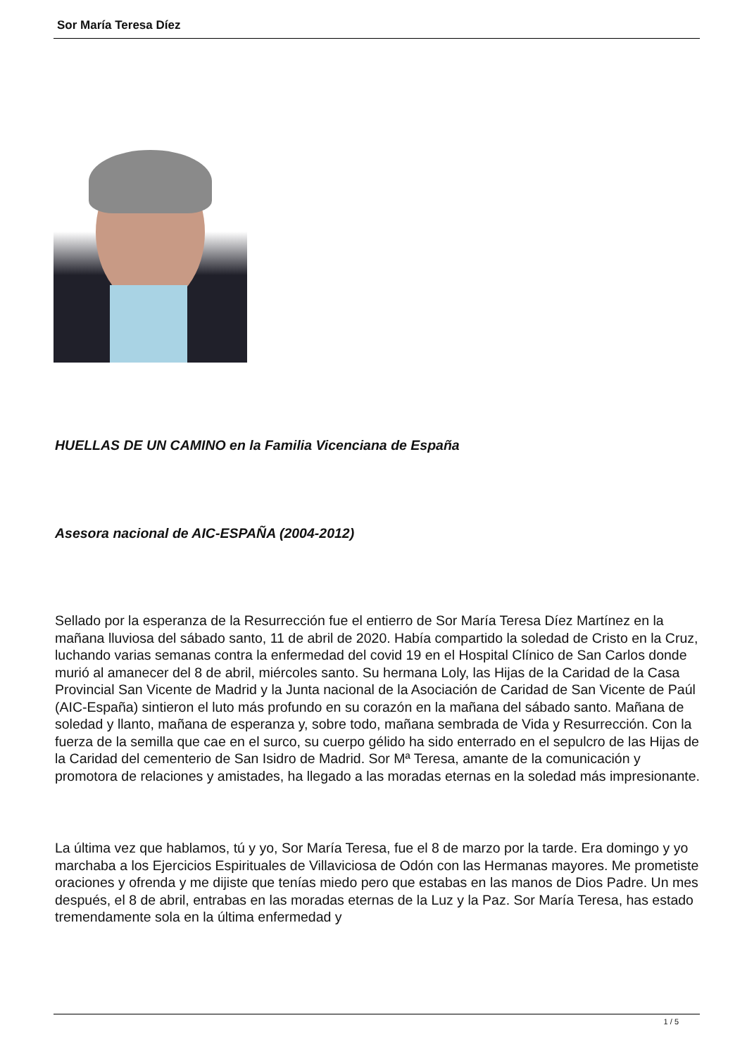Sor María Teresa Díez
HUELLAS DE UN CAMINO en la Familia Vicenciana de España
Asesora nacional de AIC-ESPAÑA (2004-2012)
Sellado por la esperanza de la Resurrección fue el entierro de Sor María Teresa Díez Martínez en la mañana lluviosa del sábado santo, 11 de abril de 2020. Había compartido la soledad de Cristo en la Cruz, luchando varias semanas contra la enfermedad del covid 19 en el Hospital Clínico de San Carlos donde murió al amanecer del 8 de abril, miércoles santo. Su hermana Loly, las Hijas de la Caridad de la Casa Provincial San Vicente de Madrid y la Junta nacional de la Asociación de Caridad de San Vicente de Paúl (AIC-España) sintieron el luto más profundo en su corazón en la mañana del sábado santo. Mañana de soledad y llanto, mañana de esperanza y, sobre todo, mañana sembrada de Vida y Resurrección. Con la fuerza de la semilla que cae en el surco, su cuerpo gélido ha sido enterrado en el sepulcro de las Hijas de la Caridad del cementerio de San Isidro de Madrid. Sor Mª Teresa, amante de la comunicación y promotora de relaciones y amistades, ha llegado a las moradas eternas en la soledad más impresionante.
La última vez que hablamos, tú y yo, Sor María Teresa, fue el 8 de marzo por la tarde. Era domingo y yo marchaba a los Ejercicios Espirituales de Villaviciosa de Odón con las Hermanas mayores. Me prometiste oraciones y ofrenda y me dijiste que tenías miedo pero que estabas en las manos de Dios Padre. Un mes después, el 8 de abril, entrabas en las moradas eternas de la Luz y la Paz. Sor María Teresa, has estado tremendamente sola en la última enfermedad y
1 / 5